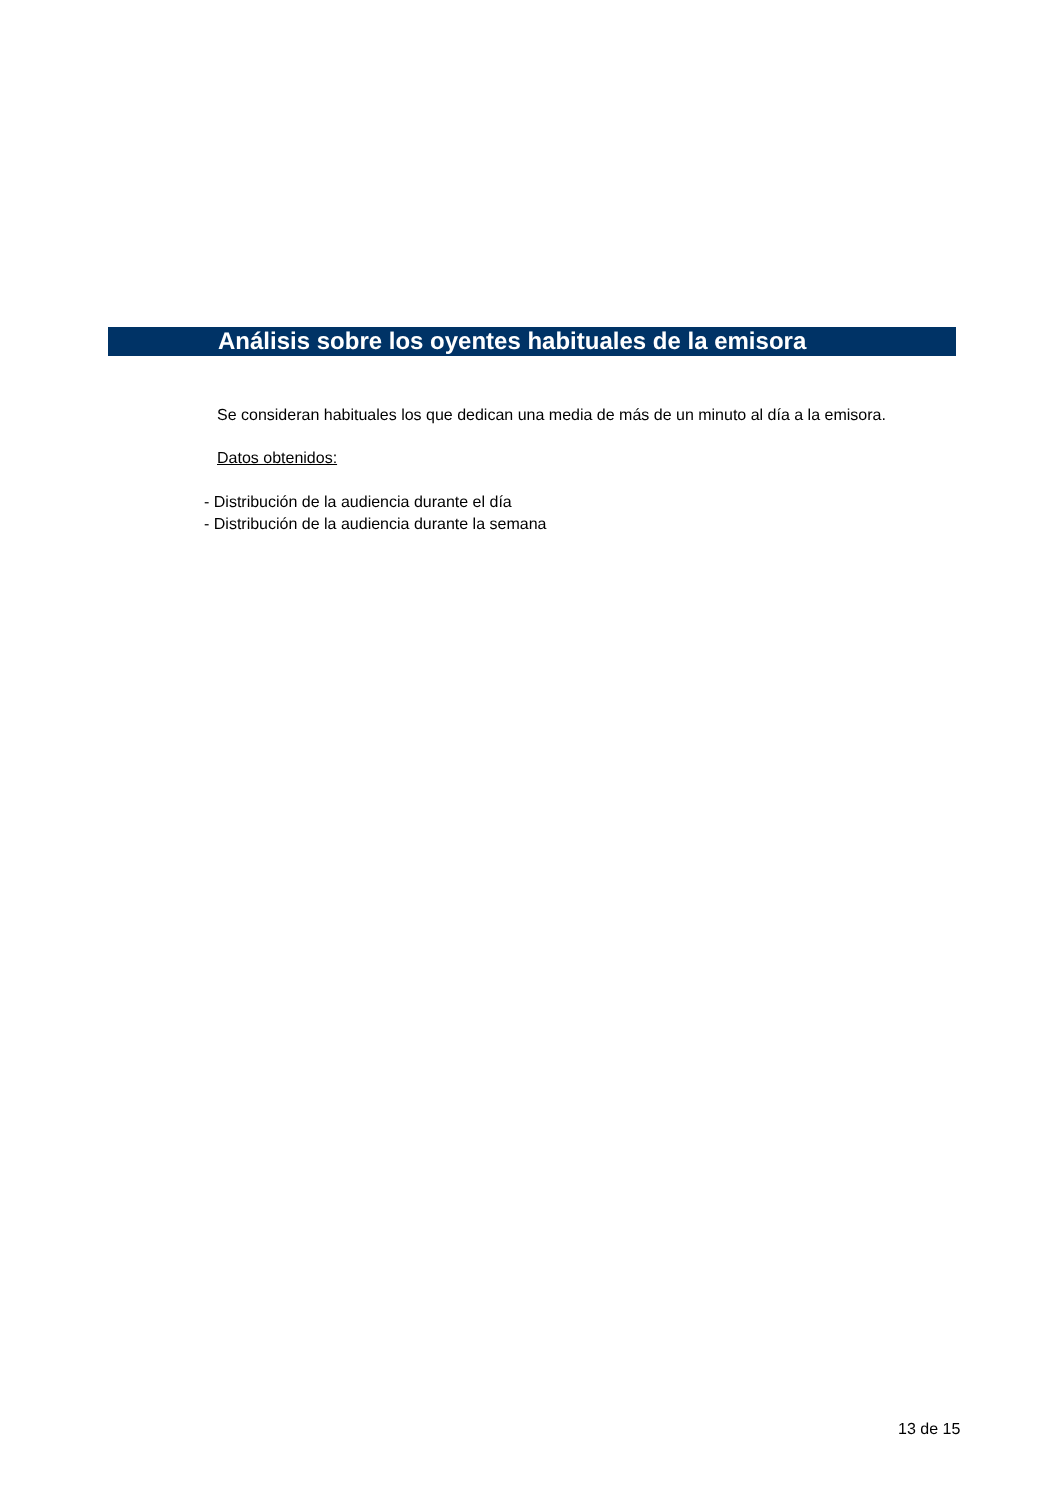Análisis sobre los oyentes habituales de la emisora
Se consideran habituales los que dedican una media de más de un minuto al día a la emisora.
Datos obtenidos:
- Distribución de la audiencia durante el día
- Distribución de la audiencia durante la semana
13 de 15